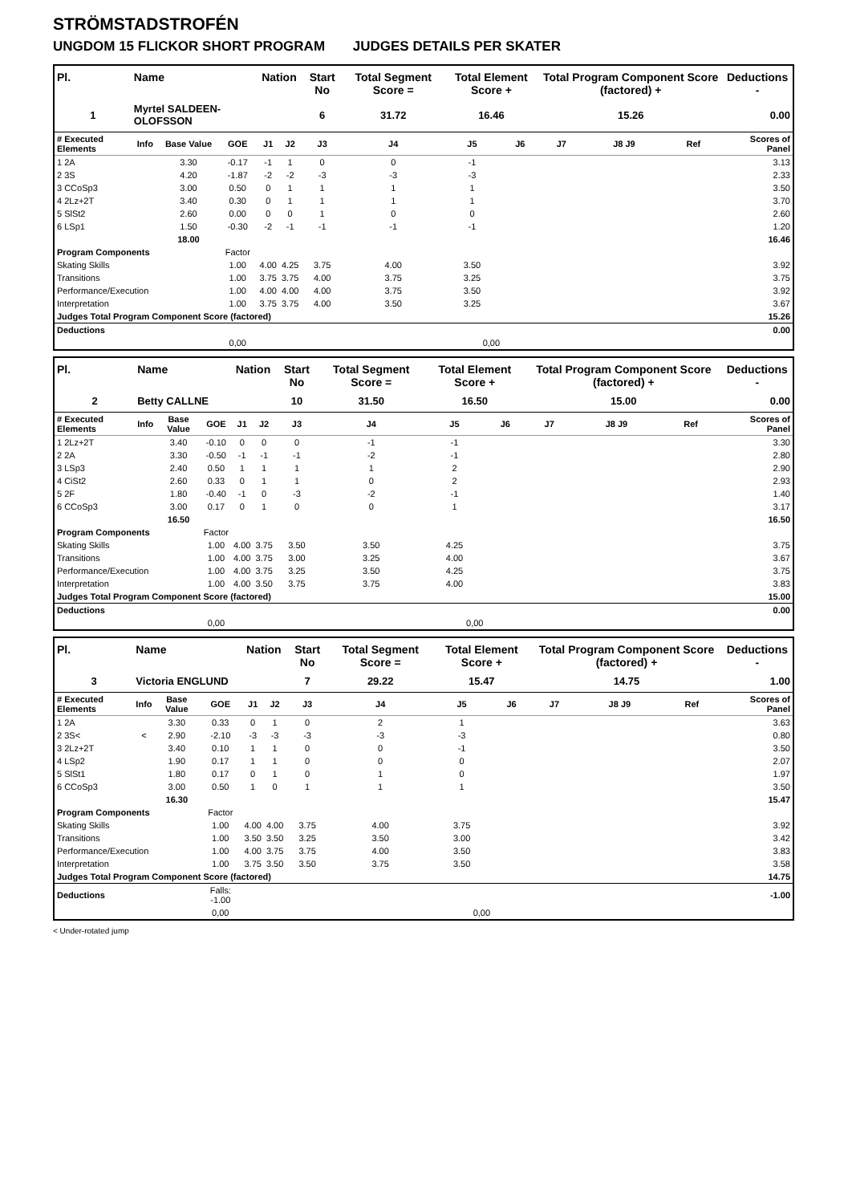STRÖMSTADSTROFÉN
UNGDOM 15 FLICKOR SHORT PROGRAM JUDGES DETAILS PER SKATER
| Pl. | Name | | | Nation | | Start No | Total Segment Score = | Total Element Score + | | Total Program Component Score (factored) + | | | Deductions - |
| --- | --- | --- | --- | --- | --- | --- | --- | --- | --- | --- | --- | --- | --- |
| 1 | Myrtel SALDEEN-OLOFSSON | | | | | 6 | 31.72 | 16.46 | | 15.26 | | | 0.00 |
| # Executed Elements | Info | Base Value | GOE | J1 | J2 | J3 | J4 | J5 | J6 | J7 | J8 J9 | Ref | Scores of Panel |
| 1 2A | | 3.30 | -0.17 | -1 | 1 | 0 | 0 | -1 | | | | | 3.13 |
| 2 3S | | 4.20 | -1.87 | -2 | -2 | -3 | -3 | -3 | | | | | 2.33 |
| 3 CCoSp3 | | 3.00 | 0.50 | 0 | 1 | 1 | 1 | 1 | | | | | 3.50 |
| 4 2Lz+2T | | 3.40 | 0.30 | 0 | 1 | 1 | 1 | 1 | | | | | 3.70 |
| 5 SlSt2 | | 2.60 | 0.00 | 0 | 0 | 1 | 0 | 0 | | | | | 2.60 |
| 6 LSp1 | | 1.50 | -0.30 | -2 | -1 | -1 | -1 | -1 | | | | | 1.20 |
| | | 18.00 | | | | | | | | | | | 16.46 |
| Program Components | | | Factor | | | | | | | | | | |
| Skating Skills | | | 1.00 | 4.00 | 4.25 | 3.75 | 4.00 | 3.50 | | | | | 3.92 |
| Transitions | | | 1.00 | 3.75 | 3.75 | 4.00 | 3.75 | 3.25 | | | | | 3.75 |
| Performance/Execution | | | 1.00 | 4.00 | 4.00 | 4.00 | 3.75 | 3.50 | | | | | 3.92 |
| Interpretation | | | 1.00 | 3.75 | 3.75 | 4.00 | 3.50 | 3.25 | | | | | 3.67 |
| Judges Total Program Component Score (factored) | | | | | | | | | | | | | 15.26 |
| Deductions | | | | | | | | | | | | | 0.00 |
| | | | 0,00 | | | | | 0,00 | | | | | |
| Pl. | Name | | | Nation | | Start No | Total Segment Score = | Total Element Score + | | Total Program Component Score (factored) + | | | Deductions - |
| --- | --- | --- | --- | --- | --- | --- | --- | --- | --- | --- | --- | --- | --- |
| 2 | Betty CALLNE | | | | | 10 | 31.50 | 16.50 | | 15.00 | | | 0.00 |
| # Executed Elements | Info | Base Value | GOE | J1 | J2 | J3 | J4 | J5 | J6 | J7 | J8 J9 | Ref | Scores of Panel |
| 1 2Lz+2T | | 3.40 | -0.10 | 0 | 0 | 0 | -1 | -1 | | | | | 3.30 |
| 2 2A | | 3.30 | -0.50 | -1 | -1 | -1 | -2 | -1 | | | | | 2.80 |
| 3 LSp3 | | 2.40 | 0.50 | 1 | 1 | 1 | 1 | 2 | | | | | 2.90 |
| 4 CiSt2 | | 2.60 | 0.33 | 0 | 1 | 1 | 0 | 2 | | | | | 2.93 |
| 5 2F | | 1.80 | -0.40 | -1 | 0 | -3 | -2 | -1 | | | | | 1.40 |
| 6 CCoSp3 | | 3.00 | 0.17 | 0 | 1 | 0 | 0 | 1 | | | | | 3.17 |
| | | 16.50 | | | | | | | | | | | 16.50 |
| Program Components | | | Factor | | | | | | | | | | |
| Skating Skills | | | 1.00 | 4.00 | 3.75 | 3.50 | 3.50 | 4.25 | | | | | 3.75 |
| Transitions | | | 1.00 | 4.00 | 3.75 | 3.00 | 3.25 | 4.00 | | | | | 3.67 |
| Performance/Execution | | | 1.00 | 4.00 | 3.75 | 3.25 | 3.50 | 4.25 | | | | | 3.75 |
| Interpretation | | | 1.00 | 4.00 | 3.50 | 3.75 | 3.75 | 4.00 | | | | | 3.83 |
| Judges Total Program Component Score (factored) | | | | | | | | | | | | | 15.00 |
| Deductions | | | | | | | | | | | | | 0.00 |
| | | | 0,00 | | | | | 0,00 | | | | | |
| Pl. | Name | | | Nation | | Start No | Total Segment Score = | Total Element Score + | | Total Program Component Score (factored) + | | | Deductions - |
| --- | --- | --- | --- | --- | --- | --- | --- | --- | --- | --- | --- | --- | --- |
| 3 | Victoria ENGLUND | | | | | 7 | 29.22 | 15.47 | | 14.75 | | | 1.00 |
| # Executed Elements | Info | Base Value | GOE | J1 | J2 | J3 | J4 | J5 | J6 | J7 | J8 J9 | Ref | Scores of Panel |
| 1 2A | | 3.30 | 0.33 | 0 | 1 | 0 | 2 | 1 | | | | | 3.63 |
| 2 3S< | < | 2.90 | -2.10 | -3 | -3 | -3 | -3 | -3 | | | | | 0.80 |
| 3 2Lz+2T | | 3.40 | 0.10 | 1 | 1 | 0 | 0 | -1 | | | | | 3.50 |
| 4 LSp2 | | 1.90 | 0.17 | 1 | 1 | 0 | 0 | 0 | | | | | 2.07 |
| 5 SlSt1 | | 1.80 | 0.17 | 0 | 1 | 0 | 1 | 0 | | | | | 1.97 |
| 6 CCoSp3 | | 3.00 | 0.50 | 1 | 0 | 1 | 1 | 1 | | | | | 3.50 |
| | | 16.30 | | | | | | | | | | | 15.47 |
| Program Components | | | Factor | | | | | | | | | | |
| Skating Skills | | | 1.00 | 4.00 | 4.00 | 3.75 | 4.00 | 3.75 | | | | | 3.92 |
| Transitions | | | 1.00 | 3.50 | 3.50 | 3.25 | 3.50 | 3.00 | | | | | 3.42 |
| Performance/Execution | | | 1.00 | 4.00 | 3.75 | 3.75 | 4.00 | 3.50 | | | | | 3.83 |
| Interpretation | | | 1.00 | 3.75 | 3.50 | 3.50 | 3.75 | 3.50 | | | | | 3.58 |
| Judges Total Program Component Score (factored) | | | | | | | | | | | | | 14.75 |
| Deductions | | | Falls: -1.00 | | | | | | | | | | -1.00 |
| | | | 0,00 | | | | | 0,00 | | | | | |
< Under-rotated jump